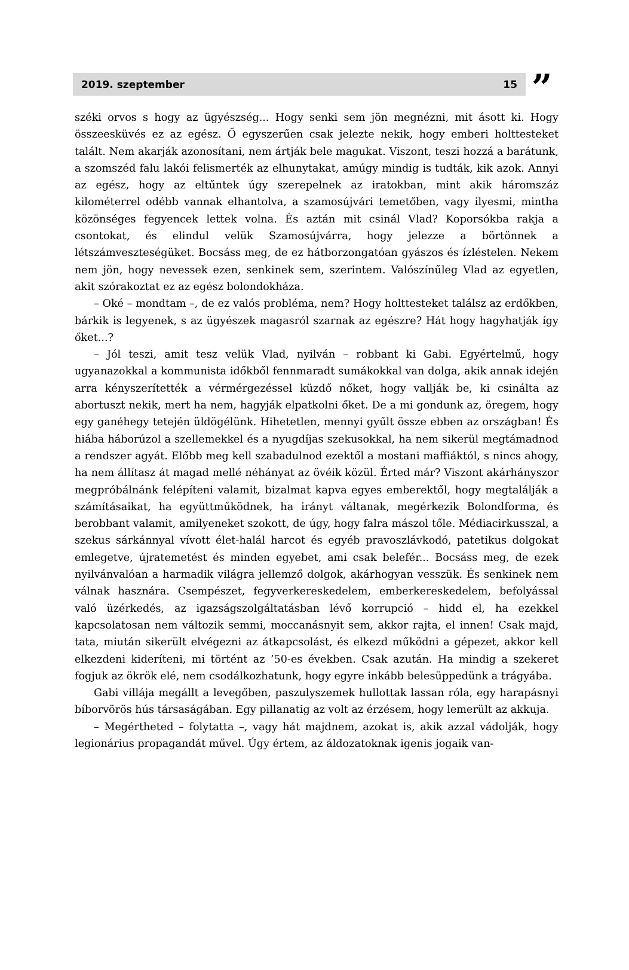2019. szeptember 15
”
széki orvos s hogy az ügyészség... Hogy senki sem jön megnézni, mit ásott ki. Hogy összeesküvés ez az egész. Ő egyszerűen csak jelezte nekik, hogy emberi holttesteket talált. Nem akarják azonosítani, nem ártják bele magukat. Viszont, teszi hozzá a barátunk, a szomszéd falu lakói felismerték az elhunytakat, amúgy mindig is tudták, kik azok. Annyi az egész, hogy az eltűntek úgy szerepelnek az iratokban, mint akik háromszáz kilométerrel odébb vannak elhantolva, a szamosújvári temetőben, vagy ilyesmi, mintha közönséges fegyencek lettek volna. És aztán mit csinál Vlad? Koporsókba rakja a csontokat, és elindul velük Szamosújvárra, hogy jelezze a börtönnek a létszámveszteségüket. Bocsáss meg, de ez hátborzongatóan gyászos és ízléstelen. Nekem nem jön, hogy nevessek ezen, senkinek sem, szerintem. Valószínűleg Vlad az egyetlen, akit szórakoztat ez az egész bolondokháza.
– Oké – mondtam –, de ez valós probléma, nem? Hogy holttesteket találsz az erdőkben, bárkik is legyenek, s az ügyészek magasról szarnak az egészre? Hát hogy hagyhatják így őket...?
– Jól teszi, amit tesz velük Vlad, nyilván – robbant ki Gabi. Egyértelmű, hogy ugyanazokkal a kommunista időkből fennmaradt sumákokkal van dolga, akik annak idején arra kényszerítették a vérmérgezéssel küzdő nőket, hogy vallják be, ki csinálta az abortuszt nekik, mert ha nem, hagyják elpatkolni őket. De a mi gondunk az, öregem, hogy egy ganéhegy tetején üldögélünk. Hihetetlen, mennyi gyűlt össze ebben az országban! És hiába háborúzol a szellemekkel és a nyugdíjas szekusokkal, ha nem sikerül megtámadnod a rendszer agyát. Előbb meg kell szabadulnod ezektől a mostani maffiáktól, s nincs ahogy, ha nem állítasz át magad mellé néhányat az övéik közül. Érted már? Viszont akárhányszor megpróbálnánk felépíteni valamit, bizalmat kapva egyes emberektől, hogy megtalálják a számításaikat, ha együttműködnek, ha irányt váltanak, megérkezik Bolondforma, és berobbant valamit, amilyeneket szokott, de úgy, hogy falra mászol tőle. Médiacirkusszal, a szekus sárkánnyal vívott élet-halál harcot és egyéb pravoszlávkodó, patetikus dolgokat emlegetve, újratemetést és minden egyebet, ami csak belefér... Bocsáss meg, de ezek nyilvánvalóan a harmadik világra jellemző dolgok, akárhogyan vesszük. És senkinek nem válnak hasznára. Csempészet, fegyverkereskedelem, emberkereskedelem, befolyással való üzérkedés, az igazságszolgáltatásban lévő korrupció – hidd el, ha ezekkel kapcsolatosan nem változik semmi, moccanásnyit sem, akkor rajta, el innen! Csak majd, tata, miután sikerült elvégezni az átkapcsolást, és elkezd működni a gépezet, akkor kell elkezdeni kideríteni, mi történt az ’50-es években. Csak azután. Ha mindig a szekeret fogjuk az ökrök elé, nem csodálkozhatunk, hogy egyre inkább belesüppedünk a trágyába.
Gabi villája megállt a levegőben, paszulyszemek hullottak lassan róla, egy harapásnyi bíborvörös hús társaságában. Egy pillanatig az volt az érzésem, hogy lemerült az akkuja.
– Megértheted – folytatta –, vagy hát majdnem, azokat is, akik azzal vádolják, hogy legionárius propagandát művel. Úgy értem, az áldozatoknak igenis jogaik van-